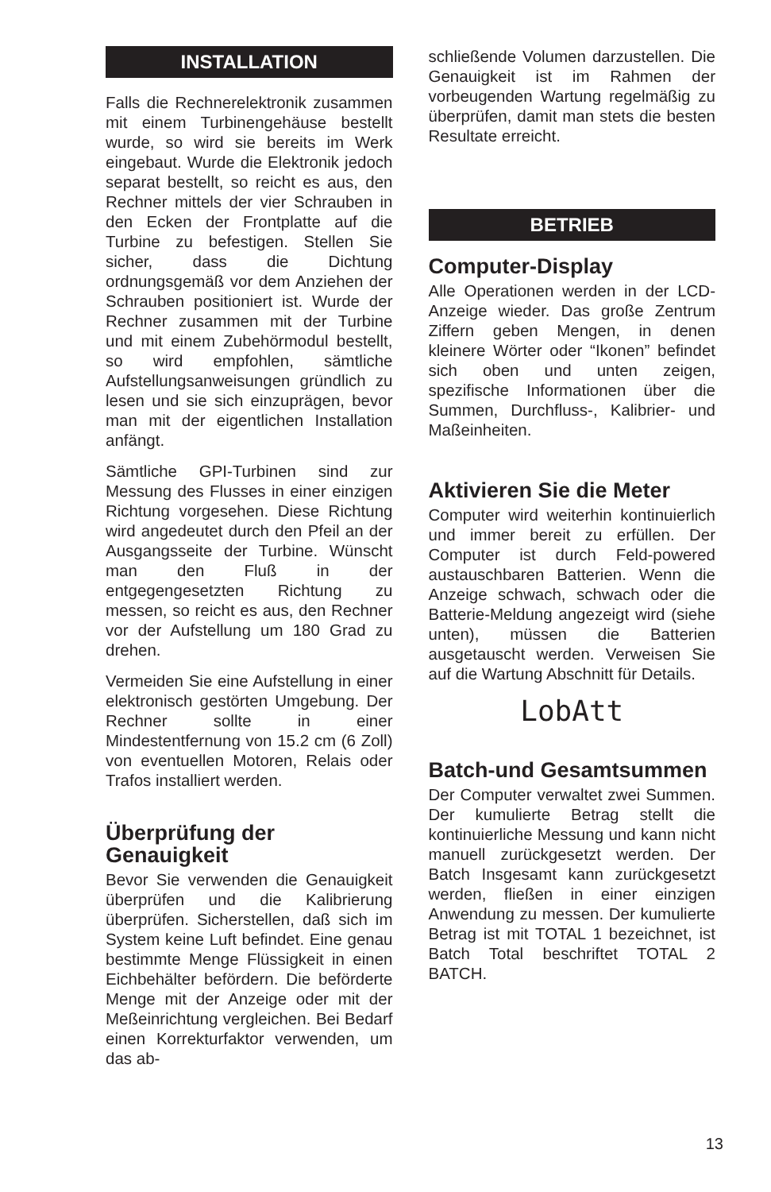INSTALLATION
Falls die Rechnerelektronik zusammen mit einem Turbinengehäuse bestellt wurde, so wird sie bereits im Werk eingebaut. Wurde die Elektronik jedoch separat bestellt, so reicht es aus, den Rechner mittels der vier Schrauben in den Ecken der Frontplatte auf die Turbine zu befestigen. Stellen Sie sicher, dass die Dichtung ordnungsgemäß vor dem Anziehen der Schrauben positioniert ist. Wurde der Rechner zusammen mit der Turbine und mit einem Zubehörmodul bestellt, so wird empfohlen, sämtliche Aufstellungsanweisungen gründlich zu lesen und sie sich einzuprägen, bevor man mit der eigentlichen Installation anfängt.
Sämtliche GPI-Turbinen sind zur Messung des Flusses in einer einzigen Richtung vorgesehen. Diese Richtung wird angedeutet durch den Pfeil an der Ausgangsseite der Turbine. Wünscht man den Fluß in der entgegengesetzten Richtung zu messen, so reicht es aus, den Rechner vor der Aufstellung um 180 Grad zu drehen.
Vermeiden Sie eine Aufstellung in einer elektronisch gestörten Umgebung. Der Rechner sollte in einer Mindestentfernung von 15.2 cm (6 Zoll) von eventuellen Motoren, Relais oder Trafos installiert werden.
Überprüfung der Genauigkeit
Bevor Sie verwenden die Genauigkeit überprüfen und die Kalibrierung überprüfen. Sicherstellen, daß sich im System keine Luft befindet. Eine genau bestimmte Menge Flüssigkeit in einen Eichbehälter befördern. Die beförderte Menge mit der Anzeige oder mit der Meßeinrichtung vergleichen. Bei Bedarf einen Korrekturfaktor verwenden, um das ab-
schließende Volumen darzustellen. Die Genauigkeit ist im Rahmen der vorbeugenden Wartung regelmäßig zu überprüfen, damit man stets die besten Resultate erreicht.
BETRIEB
Computer-Display
Alle Operationen werden in der LCD-Anzeige wieder. Das große Zentrum Ziffern geben Mengen, in denen kleinere Wörter oder “Ikonen” befindet sich oben und unten zeigen, spezifische Informationen über die Summen, Durchfluss-, Kalibrier- und Maßeinheiten.
Aktivieren Sie die Meter
Computer wird weiterhin kontinuierlich und immer bereit zu erfüllen. Der Computer ist durch Feld-powered austauschbaren Batterien. Wenn die Anzeige schwach, schwach oder die Batterie-Meldung angezeigt wird (siehe unten), müssen die Batterien ausgetauscht werden. Verweisen Sie auf die Wartung Abschnitt für Details.
LobAtt
Batch-und Gesamtsummen
Der Computer verwaltet zwei Summen. Der kumulierte Betrag stellt die kontinuierliche Messung und kann nicht manuell zurückgesetzt werden. Der Batch Insgesamt kann zurückgesetzt werden, fließen in einer einzigen Anwendung zu messen. Der kumulierte Betrag ist mit TOTAL 1 bezeichnet, ist Batch Total beschriftet TOTAL 2 BATCH.
13